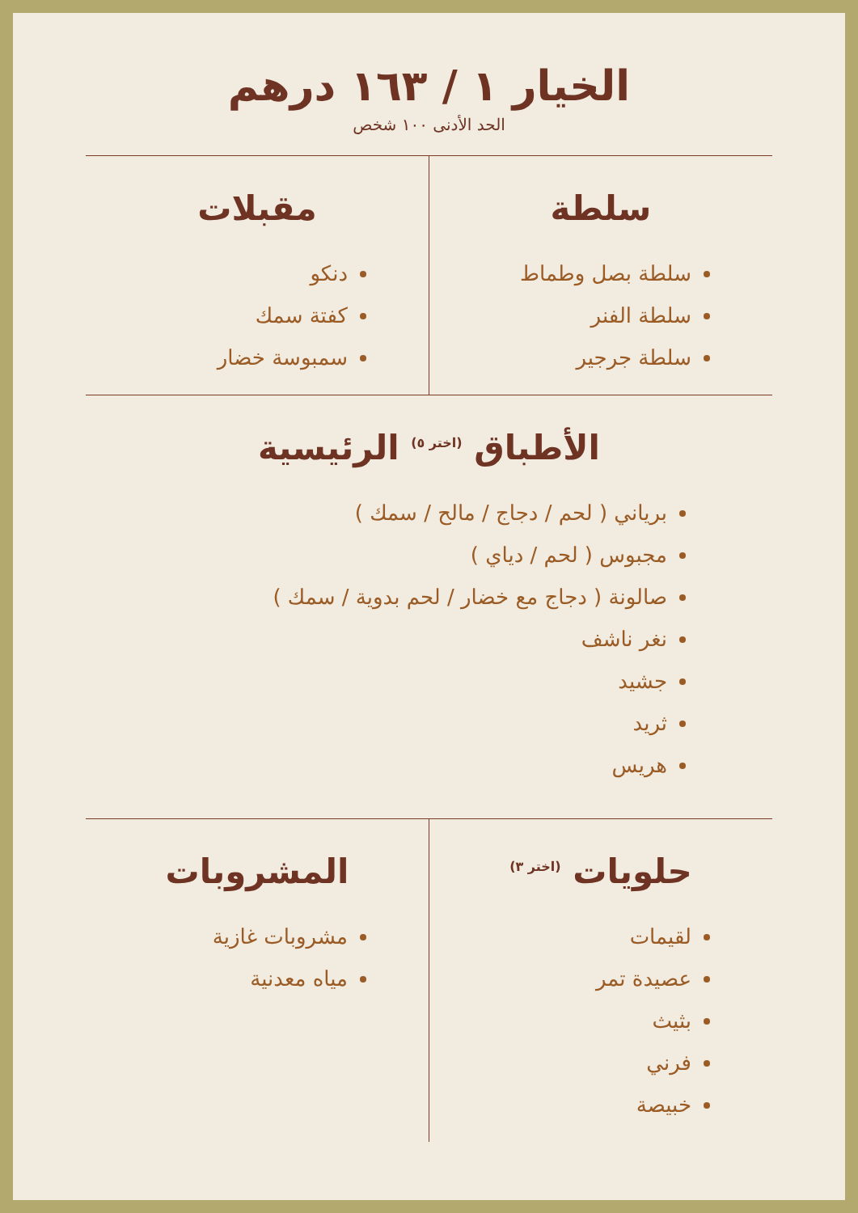الخيار ١ / ١٦٣ درهم
الحد الأدنى ١٠٠ شخص
سلطة
سلطة بصل وطماط
سلطة الفنر
سلطة جرجير
مقبلات
دنكو
كفتة سمك
سمبوسة خضار
الأطباق <sup>(اختر ٥)</sup> الرئيسية
برياني ( لحم / دجاج / مالح / سمك )
مجبوس ( لحم / دياي )
صالونة ( دجاج مع خضار / لحم بدوية / سمك )
نغر ناشف
جشيد
ثريد
هريس
حلويات <sup>(اختر ٣)</sup>
لقيمات
عصيدة تمر
بثيث
فرني
خبيصة
المشروبات
مشروبات غازية
مياه معدنية